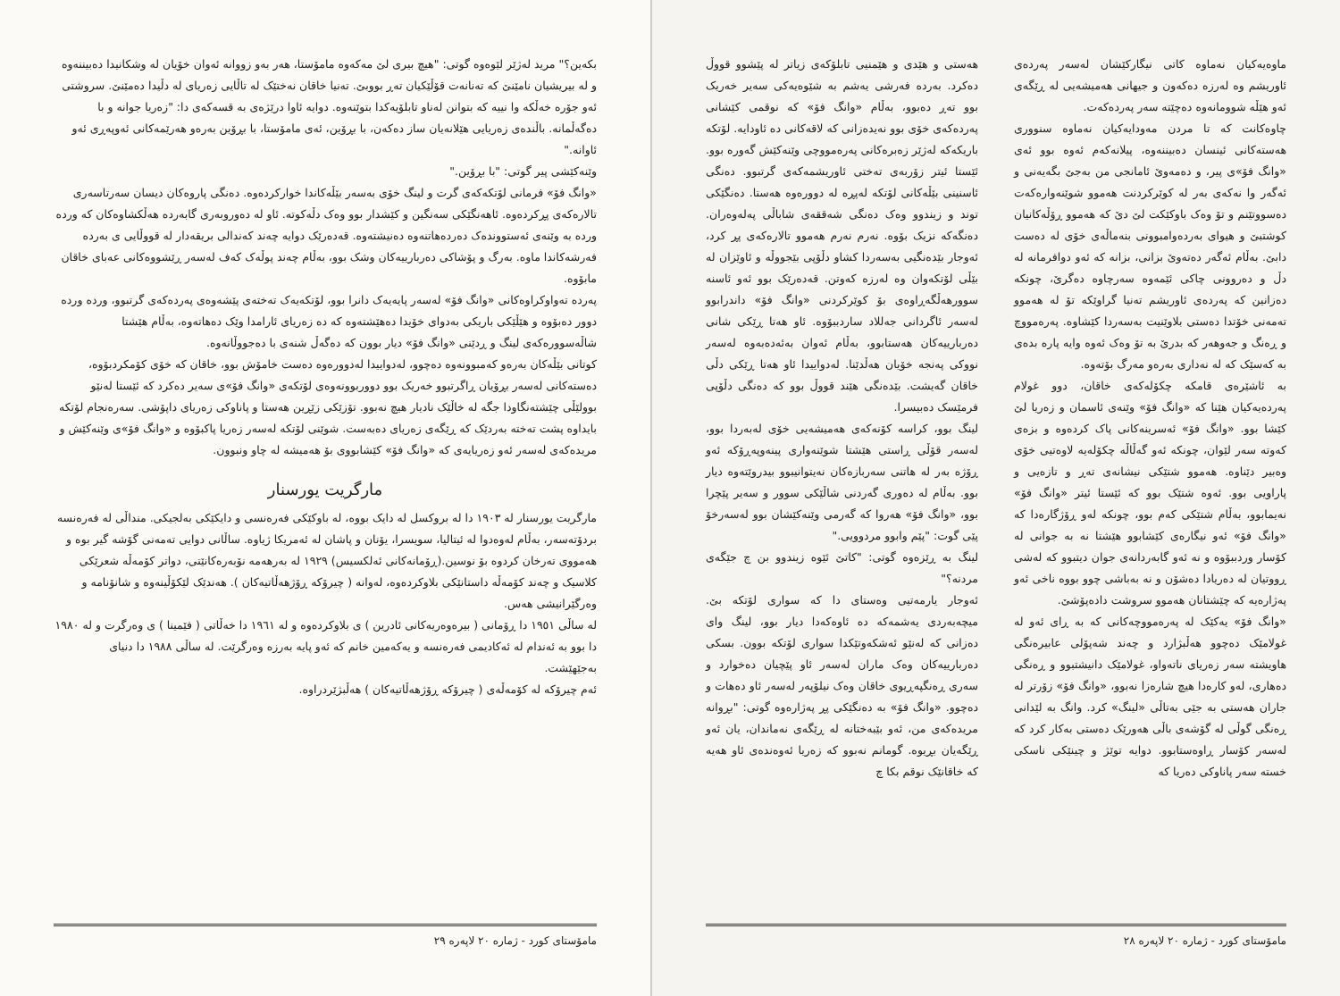ماوەیەکیان نەماوە کاتی نیگارکێشان لەسەر پەردەی ئاوریشم وە لەرزە دەکەون و جیهانی هەمیشەیی لە ڕێگەی ئەو هێڵە شوومانەوە دەچێتە سەر پەردەکەت.
چاوەکانت کە تا مردن مەودایەکیان نەماوە سنووری هەستەکانی ئینسان دەبیننەوە، پیلانەکەم ئەوە بوو ئەی «وانگ فۆ»ی پیر، و دەمەوێ ئامانجی من بەجێ بگەیەنی و ئەگەر وا نەکەی بەر لە کوێرکردنت هەموو شوێنەوارەکەت دەسووتێنم و تۆ وەک باوکێکت لێ دێ کە هەموو ڕۆڵەکانیان کوشتبێ و هیوای بەردەوامبوونی بنەماڵەی خۆی لە دەست دابێ. بەڵام ئەگەر دەتەوێ بزانی، بزانە کە ئەو دوافرمانە لە دڵ و دەروونی چاکی ئێمەوە سەرچاوە دەگرێ، چونکە دەزانین کە پەردەی ئاوریشم تەنیا گراوێکە تۆ لە هەموو تەمەنی خۆتدا دەستی بلاوێنیت بەسەردا کێشاوە. پەرەمووچ و ڕەنگ و جەوهەر کە بدرێ بە تۆ وەک ئەوە وایە پارە بدەی بە کەسێک کە لە نەداری بەرەو مەرگ بۆتەوە.
بە ئاشێرەی قامکە چکۆلەکەی خاقان، دوو غولام پەردەیەکیان هێنا کە «وانگ فۆ» وێنەی ئاسمان و زەریا لێ کێشا بوو. «وانگ فۆ» ئەسرینەکانی پاک کردەوە و بزەی کەوتە سەر لێوان، چونکە ئەو گەڵاڵە چکۆلەیە لاوەتیی خۆی وەبیر دێناوە. هەموو شتێکی نیشانەی تەڕ و تازەیی و پاراویی بوو. ئەوە شتێک بوو کە ئێستا ئیتر «وانگ فۆ» نەیمابوو، بەڵام شتێکی کەم بوو، چونکە لەو ڕۆژگارەدا کە «وانگ فۆ» ئەو نیگارەی کێشابوو هێشتا نە بە جوانی لە کۆسار وردببۆوە و نە ئەو گابەردانەی جوان دیتبوو کە لەشی ڕووتیان لە دەریادا دەشۆن و نە بەباشی چوو بووە ناخی ئەو پەژارەیە کە چێشتانان هەموو سروشت دادەپۆشێ.
«وانگ فۆ» یەکێک لە پەرەمووچەکانی کە بە ڕای ئەو لە غولامێک دەچوو هەڵبژارد و چەند شەپۆلی عابیرەنگی هاویشتە سەر زەریای ناتەواو، غولامێک دانیشتبوو و ڕەنگی دەهاری، لەو کارەدا هیچ شارەزا نەبوو، «وانگ فۆ» زۆرتر لە جاران هەستی بە جێی بەتاڵی «لینگ» کرد. وانگ بە لێدانی ڕەنگی گوڵی لە گۆشەی باڵی هەورێک دەستی بەکار کرد کە لەسەر کۆسار ڕاوەستابوو. دوایە توێژ و چینێکی ناسکی خستە سەر پاناوکی دەریا کە
هەستی و هێدی و هێمنیی تابلۆکەی زیاتر لە پێشوو قووڵ دەکرد. بەردە فەرشی یەشم بە شێوەیەکی سەیر خەریک بوو تەڕ دەبوو، بەڵام «وانگ فۆ» کە نوقمی کێشانی پەردەکەی خۆی بوو نەیدەزانی کە لاقەکانی دە ئاودایە. لۆتکە باریکەکە لەژێر زەبرەکانی پەرەمووچی وێنەکێش گەورە بوو. ئێستا ئیتر زۆربەی تەختی ئاوریشمەکەی گرتبوو. دەنگی ئاسنینی بێڵەکانی لۆتکە لەپڕە لە دوورەوە هەستا. دەنگێکی توند و زیندوو وەک دەنگی شەققەی شاباڵی پەلەوەران. دەنگەکە نزیک بۆوە. نەرم نەرم هەموو تالارەکەی پڕ کرد، ئەوجار بێدەنگیی بەسەردا کشاو دڵۆپی بێجووڵە و ئاوێزان لە بێڵی لۆتکەوان وە لەرزە کەوتن. قەدەرێک بوو ئەو ئاسنە سوورهەڵگەڕاوەی بۆ کوێرکردنی «وانگ فۆ» داندرابوو لەسەر ئاگردانی جەللاد ساردببۆوە. ئاو هەتا ڕێکی شانی دەربارییەکان هەستابوو، بەڵام ئەوان بەئەدەبەوە لەسەر نووکی پەنجە خۆیان هەڵدێنا. لەدواییدا ئاو هەتا ڕێکی دڵی خاقان گەیشت. بێدەنگی هێند قووڵ بوو کە دەنگی دڵۆپی فرمێسک دەبیسرا.
لینگ بوو، کراسە کۆنەکەی هەمیشەیی خۆی لەبەردا بوو، لەسەر قۆڵی ڕاستی هێشتا شوێنەواری پینەوپەڕۆکە ئەو ڕۆژە بەر لە هاتنی سەربازەکان نەیتوانیبوو بیدروێتەوە دیار بوو. بەڵام لە دەوری گەردنی شاڵێکی سوور و سەیر پێچرا بوو، «وانگ فۆ» هەروا کە گەرمی وێنەکێشان بوو لەسەرخۆ پێی گوت: "پێم وابوو مردوویی."
لینگ بە ڕێزەوە گوتی: "کاتێ ئێوە زیندوو بن چ جێگەی مردنە؟"
ئەوجار یارمەتیی وەستای دا کە سواری لۆتکە بێ. میچەبەردی یەشمەکە دە ئاوەکەدا دیار بوو، لینگ وای دەزانی کە لەنێو ئەشکەوتێکدا سواری لۆتکە بوون. بسکی دەربارییەکان وەک ماران لەسەر ئاو پێچیان دەخوارد و سەری ڕەنگپەڕیوی خاقان وەک نیلۆپەر لەسەر ئاو دەهات و دەچوو. «وانگ فۆ» بە دەنگێکی پڕ پەژارەوە گوتی: "بڕوانە مریدەکەی من، ئەو بێبەختانە لە ڕێگەی نەماندان، یان ئەو ڕێگەیان بڕیوە. گومانم نەبوو کە زەریا ئەوەندەی ئاو هەیە کە خاقانێک نوقم بکا چ
مامۆستای کورد - ژمارە ٢٠ لاپەرە ٢٨
بکەین؟" مرید لەژێر لێوەوە گوتی: "هیچ بیری لێ مەکەوە مامۆستا، هەر بەو زووانە ئەوان خۆیان لە وشکانیدا دەبیننەوە و لە بیریشیان نامێنێ کە تەنانەت قۆڵێکیان تەڕ بووبێ. تەنیا خاقان نەختێک لە تاڵایی زەریای لە دڵیدا دەمێنێ. سروشتی ئەو جۆرە خەڵکە وا نییە کە بتوانن لەناو تابلۆیەکدا بتوێنەوە. دوایە ئاوا درێژەی بە قسەکەی دا: "زەریا جوانە و با دەگەڵمانە. باڵندەی زەریایی هێلانەیان ساز دەکەن، با بڕۆین، ئەی مامۆستا، با بڕۆین بەرەو هەرێمەکانی ئەوپەڕی ئەو ئاوانە."
وێنەکێشی پیر گوتی: "با بڕۆین."
«وانگ فۆ» فرمانی لۆتکەکەی گرت و لینگ خۆی بەسەر بێڵەکاندا خوارکردەوە. دەنگی پاروەکان دیسان سەرتاسەری تالارەکەی پڕکردەوە. ئاهەنگێکی سەنگین و کێشدار بوو وەک دڵەکوتە. ئاو لە دەوروبەری گابەردە هەڵکشاوەکان کە وردە وردە بە وێنەی ئەستووندەک دەردەهاتنەوە دەنیشتەوە. قەدەرێک دوایە چەند کەندالی بریقەدار لە قووڵایی ی بەردە فەرشەکاندا ماوە. بەرگ و پۆشاکی دەربارییەکان وشک بوو، بەڵام چەند پوڵەک کەف لەسەر ڕێشووەکانی عەبای خاقان مابۆوە.
پەردە تەواوکراوەکانی «وانگ فۆ» لەسەر پایەیەک دانرا بوو، لۆتکەیەک تەختەی پێشەوەی پەردەکەی گرتبوو، وردە وردە دوور دەبۆوە و هێڵێکی باریکی بەدوای خۆیدا دەهێشتەوە کە دە زەریای ئارامدا وێک دەهاتەوە، بەڵام هێشتا شاڵەسوورەکەی لینگ و ڕدێنی «وانگ فۆ» دیار بوون کە دەگەڵ شنەی با دەجووڵانەوە.
کوتانی بێڵەکان بەرەو کەمبوونەوە دەچوو، لەدواییدا لەدوورەوە دەست خامۆش بوو، خاقان کە خۆی کۆمکردبۆوە، دەستەکانی لەسەر بڕۆیان ڕاگرتبوو خەریک بوو دووربوونەوەی لۆتکەی «وانگ فۆ»ی سەیر دەکرد کە ئێستا لەنێو بوولێڵی چێشتەنگاودا جگە لە خاڵێک نادیار هیچ نەبوو. تۆزێکی زێڕین هەستا و پاناوکی زەریای داپۆشی. سەرەنجام لۆتکە بایداوە پشت تەختە بەردێک کە ڕێگەی زەریای دەبەست. شوێنی لۆتکە لەسەر زەریا پاکبۆوە و «وانگ فۆ»ی وێنەکێش و مریدەکەی لەسەر ئەو زەریایەی کە «وانگ فۆ» کێشابووی بۆ هەمیشە لە چاو ونبوون.
مارگریت یورسنار
مارگریت یورسنار لە ١٩٠٣ دا لە بروکسل لە دایک بووە، لە باوکێکی فەرەنسی و دایکێکی بەلجیکی. منداڵی لە فەرەنسە بردۆتەسەر، بەڵام لەوەدوا لە ئیتالیا، سویسرا، یۆنان و پاشان لە ئەمریکا ژیاوە. ساڵانی دوایی تەمەنی گۆشە گیر بوە و هەمووی تەرخان کردوە بۆ نوسین.(ڕۆمانەکانی ئەلکسیس) ١٩٢٩ لە بەرهەمە نۆبەرەکانێتی، دواتر کۆمەڵە شعرێکی کلاسیک و چەند کۆمەڵە داستانێکی بلاوکردەوە، لەوانە ( چیرۆکە ڕۆژهەڵاتیەکان ). هەندێک لێکۆڵینەوە و شانۆنامە و وەرگێرانیشی هەس.
لە ساڵی ١٩٥١ دا ڕۆمانی ( بیرەوەریەکانی ئادرین ) ی بلاوکردەوە و لە ١٩٦١ دا خەڵاتی ( فێمینا ) ی وەرگرت و لە ١٩٨٠ دا بوو بە ئەندام لە ئەکادیمی فەرەنسە و یەکەمین خانم کە ئەو پایە بەرزە وەرگرێت. لە ساڵی ١٩٨٨ دا دنیای بەجێهێشت.
ئەم چیرۆکە لە کۆمەڵەی ( چیرۆکە ڕۆژهەڵاتیەکان ) هەڵبژێردراوە.
مامۆستای کورد - ژمارە ٢٠ لاپەرە ٢٩